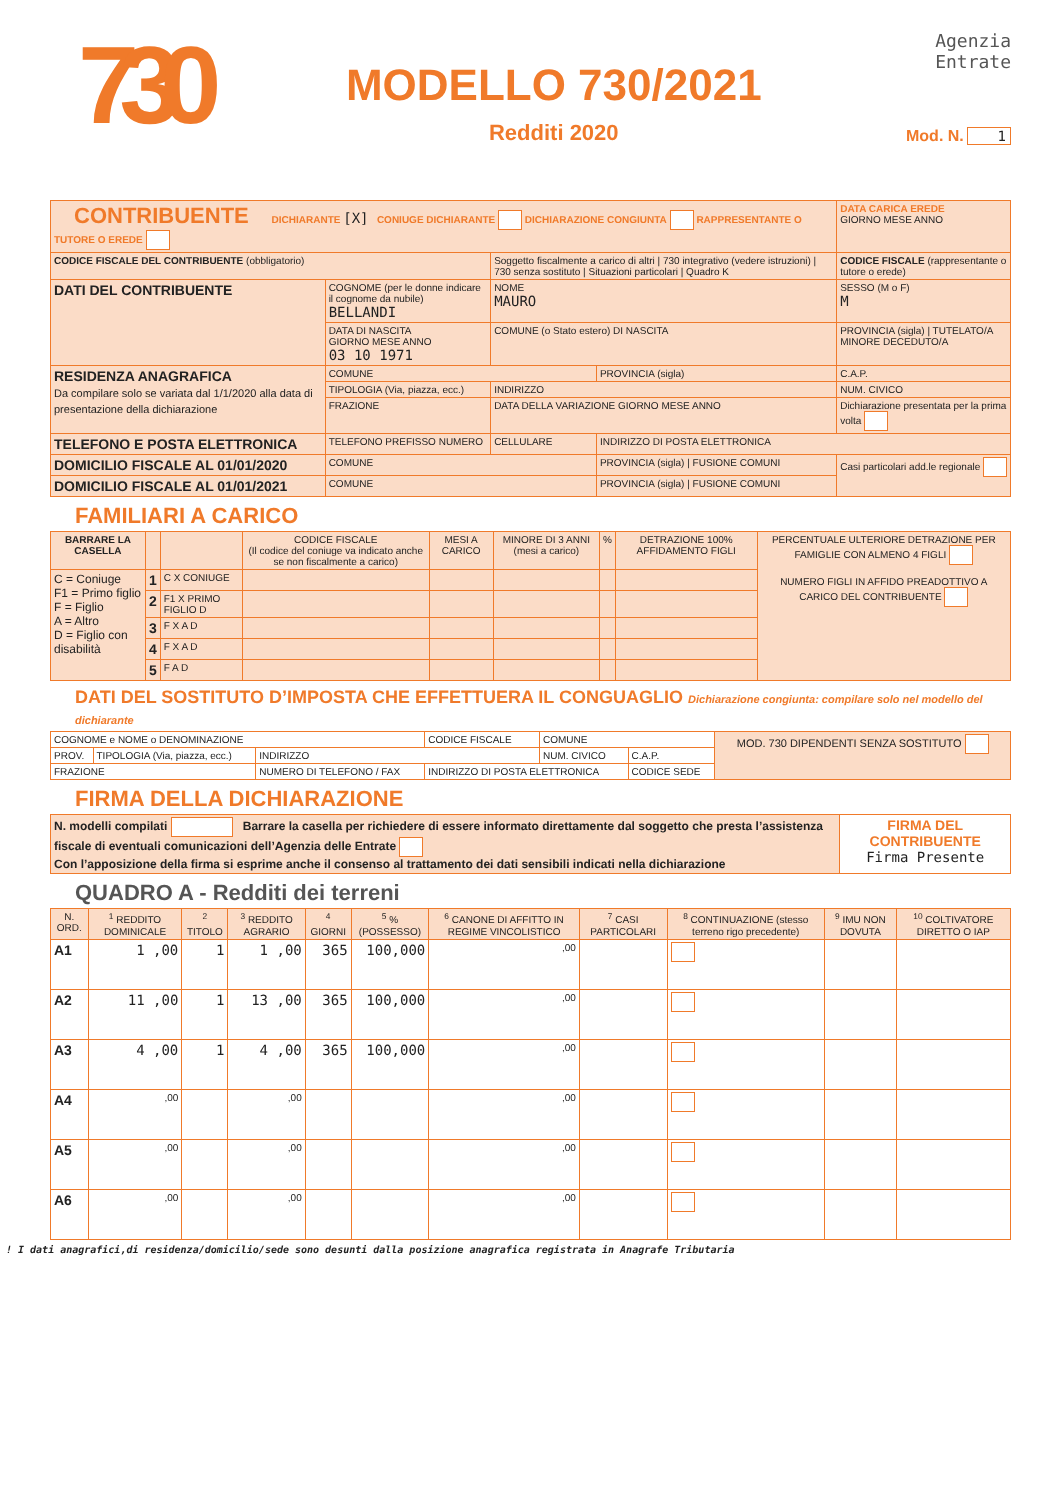730
MODELLO 730/2021
Redditi 2020
Agenzia
Entrate
Mod. N. 1
| CONTRIBUENTE DICHIARANTE [X] CONIUGE DICHIARANTE DICHIARAZIONE CONGIUNTA RAPPRESENTANTE O TUTORE O EREDE | | | | DATA CARICA EREDE GIORNO MESE ANNO |
| CODICE FISCALE DEL CONTRIBUENTE (obbligatorio) | | Soggetto fiscalmente a carico di altri / 730 integrativo (vedere istruzioni) / 730 senza sostituto / Situazioni particolari / Quadro K | | CODICE FISCALE (rappresentante o tutore o erede) |
| DATI DEL CONTRIBUENTE | COGNOME (per le donne indicare il cognome da nubile) BELLANDI | NOME MAURO | | SESSO (M o F) M |
| | DATA DI NASCITA GIORNO MESE ANNO 03 10 1971 | COMUNE (o Stato estero) DI NASCITA | | PROVINCIA (sigla) / TUTELATO/A MINORE DECEDUTO/A |
| RESIDENZA ANAGRAFICA Da compilare solo se variata dal 1/1/2020 alla data di presentazione della dichiarazione | COMUNE | | PROVINCIA (sigla) | C.A.P. |
| | TIPOLOGIA (Via, piazza, ecc.) | INDIRIZZO | | NUM. CIVICO |
| | FRAZIONE | DATA DELLA VARIAZIONE GIORNO MESE ANNO | | Dichiarazione presentata per la prima volta |
| TELEFONO E POSTA ELETTRONICA | TELEFONO PREFISSO NUMERO | CELLULARE | INDIRIZZO DI POSTA ELETTRONICA | |
| DOMICILIO FISCALE AL 01/01/2020 | COMUNE | | PROVINCIA (sigla) / FUSIONE COMUNI | Casi particolari add.le regionale |
| DOMICILIO FISCALE AL 01/01/2021 | COMUNE | | PROVINCIA (sigla) / FUSIONE COMUNI | |
FAMILIARI A CARICO
| BARRARE LA CASELLA | | | CODICE FISCALE (Il codice del coniuge va indicato anche se non fiscalmente a carico) | MESI A CARICO | MINORE DI 3 ANNI (mesi a carico) | % | DETRAZIONE 100% AFFIDAMENTO FIGLI | PERCENTUALE ULTERIORE DETRAZIONE PER FAMIGLIE CON ALMENO 4 FIGLI NUMERO FIGLI IN AFFIDO PREADOTTIVO A CARICO DEL CONTRIBUENTE |
| --- | --- | --- | --- | --- | --- | --- | --- | --- |
| C = Coniuge F1 = Primo figlio F = Figlio A = Altro D = Figlio con disabilità | 1 | C X CONIUGE | | | | | | |
| | 2 | F1 X PRIMO FIGLIO D | | | | | | |
| | 3 | F X A D | | | | | | |
| | 4 | F X A D | | | | | | |
| | 5 | F A D | | | | | | |
DATI DEL SOSTITUTO D’IMPOSTA CHE EFFETTUERA IL CONGUAGLIO Dichiarazione congiunta: compilare solo nel modello del dichiarante
| COGNOME e NOME o DENOMINAZIONE | | | CODICE FISCALE | COMUNE | | MOD. 730 DIPENDENTI SENZA SOSTITUTO |
| PROV. | TIPOLOGIA (Via, piazza, ecc.) | INDIRIZZO | | NUM. CIVICO | C.A.P. | |
| FRAZIONE | | NUMERO DI TELEFONO / FAX | INDIRIZZO DI POSTA ELETTRONICA | | CODICE SEDE | |
FIRMA DELLA DICHIARAZIONE
| N. modelli compilati Barrare la casella per richiedere di essere informato direttamente dal soggetto che presta l’assistenza fiscale di eventuali comunicazioni dell’Agenzia delle Entrate Con l’apposizione della firma si esprime anche il consenso al trattamento dei dati sensibili indicati nella dichiarazione | FIRMA DEL CONTRIBUENTE Firma Presente |
QUADRO A - Redditi dei terreni
| N. ORD. | <sup>1</sup> REDDITO DOMINICALE | <sup>2</sup> TITOLO | <sup>3</sup> REDDITO AGRARIO | <sup>4</sup> GIORNI | <sup>5</sup> % (POSSESSO) | <sup>6</sup> CANONE DI AFFITTO IN REGIME VINCOLISTICO | <sup>7</sup> CASI PARTICOLARI | <sup>8</sup> CONTINUAZIONE (stesso terreno rigo precedente) | <sup>9</sup> IMU NON DOVUTA | <sup>10</sup> COLTIVATORE DIRETTO O IAP |
| --- | --- | --- | --- | --- | --- | --- | --- | --- | --- | --- |
| A1 | 1 ,00 | 1 | 1 ,00 | 365 | 100,000 | ,00 | | | | |
| A2 | 11 ,00 | 1 | 13 ,00 | 365 | 100,000 | ,00 | | | | |
| A3 | 4 ,00 | 1 | 4 ,00 | 365 | 100,000 | ,00 | | | | |
| A4 | ,00 | | ,00 | | | ,00 | | | | |
| A5 | ,00 | | ,00 | | | ,00 | | | | |
| A6 | ,00 | | ,00 | | | ,00 | | | | |
! I dati anagrafici,di residenza/domicilio/sede sono desunti dalla posizione anagrafica registrata in Anagrafe Tributaria